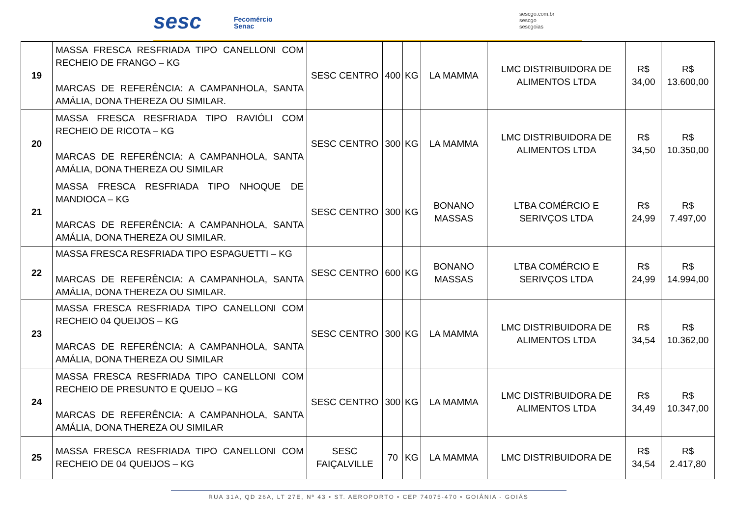sesc
Fecomércio
Senac
sescgo.com.br
sescgo
sescgoias
| 19 | MASSA FRESCA RESFRIADA TIPO CANELLONI COM RECHEIO DE FRANGO – KG MARCAS DE REFERÊNCIA: A CAMPANHOLA, SANTA AMÁLIA, DONA THEREZA OU SIMILAR. | SESC CENTRO | 400 | KG | LA MAMMA | LMC DISTRIBUIDORA DE ALIMENTOS LTDA | R$ 34,00 | R$ 13.600,00 |
| 20 | MASSA FRESCA RESFRIADA TIPO RAVIÓLI COM RECHEIO DE RICOTA – KG MARCAS DE REFERÊNCIA: A CAMPANHOLA, SANTA AMÁLIA, DONA THEREZA OU SIMILAR | SESC CENTRO | 300 | KG | LA MAMMA | LMC DISTRIBUIDORA DE ALIMENTOS LTDA | R$ 34,50 | R$ 10.350,00 |
| 21 | MASSA FRESCA RESFRIADA TIPO NHOQUE DE MANDIOCA – KG MARCAS DE REFERÊNCIA: A CAMPANHOLA, SANTA AMÁLIA, DONA THEREZA OU SIMILAR. | SESC CENTRO | 300 | KG | BONANO MASSAS | LTBA COMÉRCIO E SERIVÇOS LTDA | R$ 24,99 | R$ 7.497,00 |
| 22 | MASSA FRESCA RESFRIADA TIPO ESPAGUETTI – KG MARCAS DE REFERÊNCIA: A CAMPANHOLA, SANTA AMÁLIA, DONA THEREZA OU SIMILAR. | SESC CENTRO | 600 | KG | BONANO MASSAS | LTBA COMÉRCIO E SERIVÇOS LTDA | R$ 24,99 | R$ 14.994,00 |
| 23 | MASSA FRESCA RESFRIADA TIPO CANELLONI COM RECHEIO 04 QUEIJOS – KG MARCAS DE REFERÊNCIA: A CAMPANHOLA, SANTA AMÁLIA, DONA THEREZA OU SIMILAR | SESC CENTRO | 300 | KG | LA MAMMA | LMC DISTRIBUIDORA DE ALIMENTOS LTDA | R$ 34,54 | R$ 10.362,00 |
| 24 | MASSA FRESCA RESFRIADA TIPO CANELLONI COM RECHEIO DE PRESUNTO E QUEIJO – KG MARCAS DE REFERÊNCIA: A CAMPANHOLA, SANTA AMÁLIA, DONA THEREZA OU SIMILAR | SESC CENTRO | 300 | KG | LA MAMMA | LMC DISTRIBUIDORA DE ALIMENTOS LTDA | R$ 34,49 | R$ 10.347,00 |
| 25 | MASSA FRESCA RESFRIADA TIPO CANELLONI COM RECHEIO DE 04 QUEIJOS – KG | SESC FAIÇALVILLE | 70 | KG | LA MAMMA | LMC DISTRIBUIDORA DE | R$ 34,54 | R$ 2.417,80 |
RUA 31A, QD 26A, LT 27E, Nº 43 • ST. AEROPORTO • CEP 74075-470 • GOIÂNIA - GOIÁS